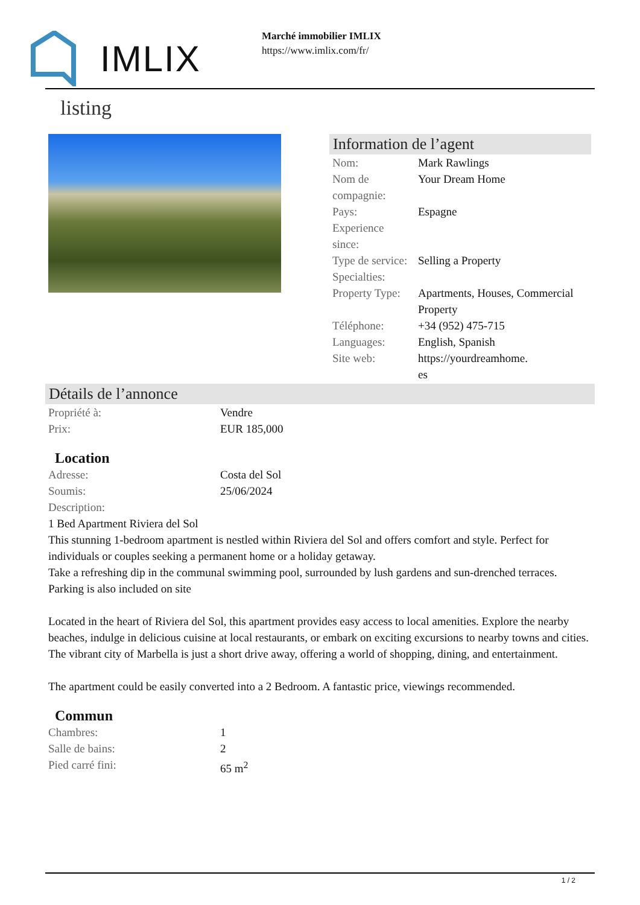IMLIX
Marché immobilier IMLIX
https://www.imlix.com/fr/
listing
Information de l’agent
| Nom: | Mark Rawlings |
| Nom de compagnie: | Your Dream Home |
| Pays: | Espagne |
| Experience since: | |
| Type de service: | Selling a Property |
| Specialties: | |
| Property Type: | Apartments, Houses, Commercial Property |
| Téléphone: | +34 (952) 475-715 |
| Languages: | English, Spanish |
| Site web: | https://yourdreamhome. es |
Détails de l’annonce
| Propriété à: | Vendre |
| Prix: | EUR 185,000 |
Location
| Adresse: | Costa del Sol |
| Soumis: | 25/06/2024 |
| Description: | |
1 Bed Apartment Riviera del Sol
This stunning 1-bedroom apartment is nestled within Riviera del Sol and offers comfort and style. Perfect for individuals or couples seeking a permanent home or a holiday getaway.
Take a refreshing dip in the communal swimming pool, surrounded by lush gardens and sun-drenched terraces. Parking is also included on site
Located in the heart of Riviera del Sol, this apartment provides easy access to local amenities. Explore the nearby beaches, indulge in delicious cuisine at local restaurants, or embark on exciting excursions to nearby towns and cities. The vibrant city of Marbella is just a short drive away, offering a world of shopping, dining, and entertainment.
The apartment could be easily converted into a 2 Bedroom. A fantastic price, viewings recommended.
Commun
| Chambres: | 1 |
| Salle de bains: | 2 |
| Pied carré fini: | 65 m<sup>2</sup> |
1 / 2